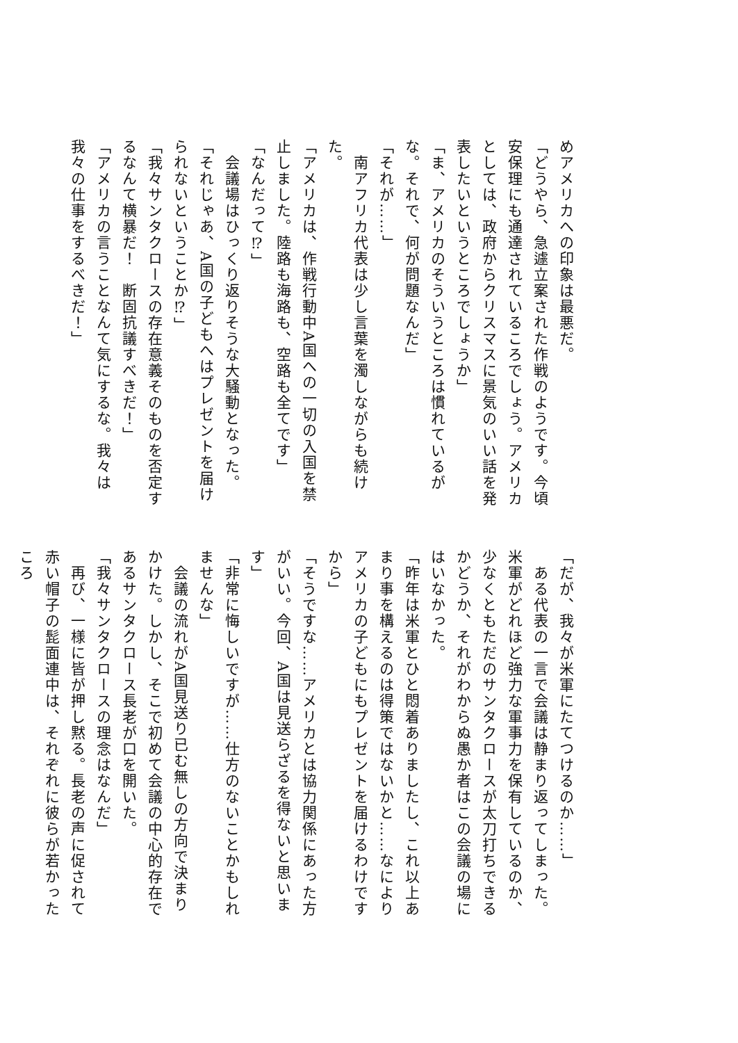めアメリカへの印象は最悪だ。
「どうやら、急遽立案された作戦のようです。今頃安保理にも通達されているころでしょう。アメリカとしては、政府からクリスマスに景気のいい話を発表したいというところでしょうか」
「ま、アメリカのそういうところは慣れているがな。それで、何が問題なんだ」
「それが……」
　南アフリカ代表は少し言葉を濁しながらも続けた。
「アメリカは、作戦行動中A国への一切の入国を禁止しました。陸路も海路も、空路も全てです」
「なんだって⁉」
　会議場はひっくり返りそうな大騒動となった。
「それじゃあ、A国の子どもへはプレゼントを届けられないということか⁉」
「我々サンタクロースの存在意義そのものを否定するなんて横暴だ！　断固抗議すべきだ！」
「アメリカの言うことなんて気にするな。我々は我々の仕事をするべきだ！」
「だが、我々が米軍にたてつけるのか……」
　ある代表の一言で会議は静まり返ってしまった。米軍がどれほど強力な軍事力を保有しているのか、少なくともただのサンタクロースが太刀打ちできるかどうか、それがわからぬ愚か者はこの会議の場にはいなかった。
「昨年は米軍とひと悶着ありましたし、これ以上あまり事を構えるのは得策ではないかと……なによりアメリカの子どもにもプレゼントを届けるわけですから」
「そうですな……アメリカとは協力関係にあった方がいい。今回、A国は見送らざるを得ないと思います」
「非常に悔しいですが……仕方のないことかもしれませんな」
　会議の流れがA国見送り已む無しの方向で決まりかけた。しかし、そこで初めて会議の中心的存在であるサンタクロース長老が口を開いた。
「我々サンタクロースの理念はなんだ」
　再び、一様に皆が押し黙る。長老の声に促されて赤い帽子の髭面連中は、それぞれに彼らが若かったころ